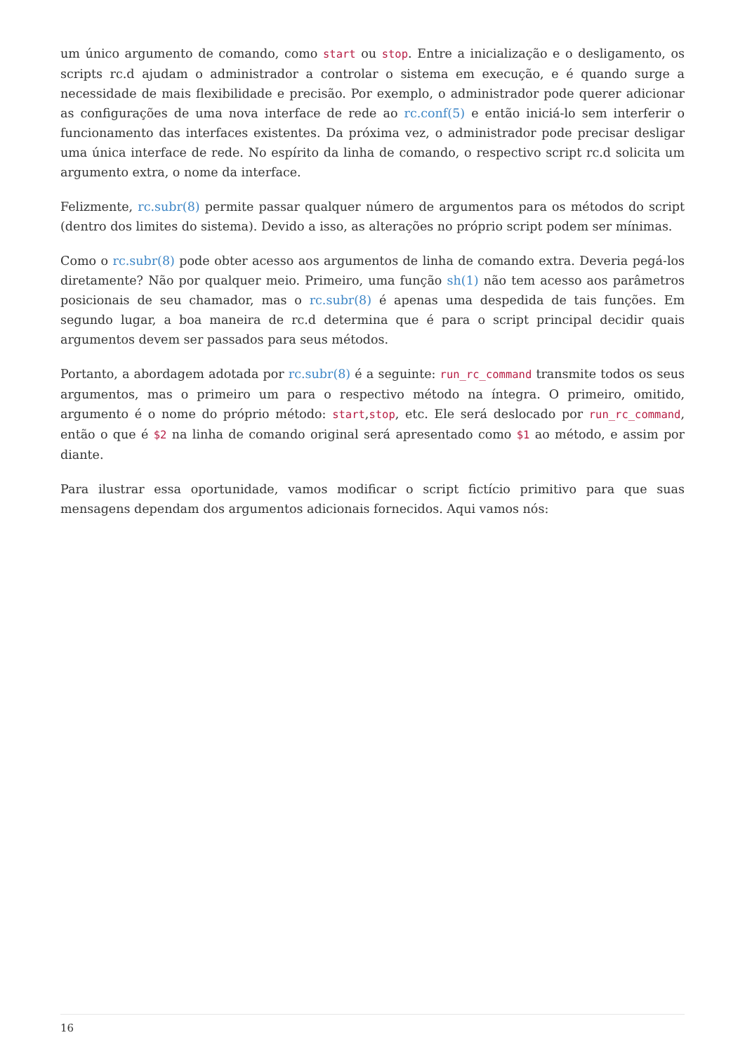um único argumento de comando, como start ou stop. Entre a inicialização e o desligamento, os scripts rc.d ajudam o administrador a controlar o sistema em execução, e é quando surge a necessidade de mais flexibilidade e precisão. Por exemplo, o administrador pode querer adicionar as configurações de uma nova interface de rede ao rc.conf(5) e então iniciá-lo sem interferir o funcionamento das interfaces existentes. Da próxima vez, o administrador pode precisar desligar uma única interface de rede. No espírito da linha de comando, o respectivo script rc.d solicita um argumento extra, o nome da interface.
Felizmente, rc.subr(8) permite passar qualquer número de argumentos para os métodos do script (dentro dos limites do sistema). Devido a isso, as alterações no próprio script podem ser mínimas.
Como o rc.subr(8) pode obter acesso aos argumentos de linha de comando extra. Deveria pegá-los diretamente? Não por qualquer meio. Primeiro, uma função sh(1) não tem acesso aos parâmetros posicionais de seu chamador, mas o rc.subr(8) é apenas uma despedida de tais funções. Em segundo lugar, a boa maneira de rc.d determina que é para o script principal decidir quais argumentos devem ser passados para seus métodos.
Portanto, a abordagem adotada por rc.subr(8) é a seguinte: run_rc_command transmite todos os seus argumentos, mas o primeiro um para o respectivo método na íntegra. O primeiro, omitido, argumento é o nome do próprio método: start,stop, etc. Ele será deslocado por run_rc_command, então o que é $2 na linha de comando original será apresentado como $1 ao método, e assim por diante.
Para ilustrar essa oportunidade, vamos modificar o script fictício primitivo para que suas mensagens dependam dos argumentos adicionais fornecidos. Aqui vamos nós:
16